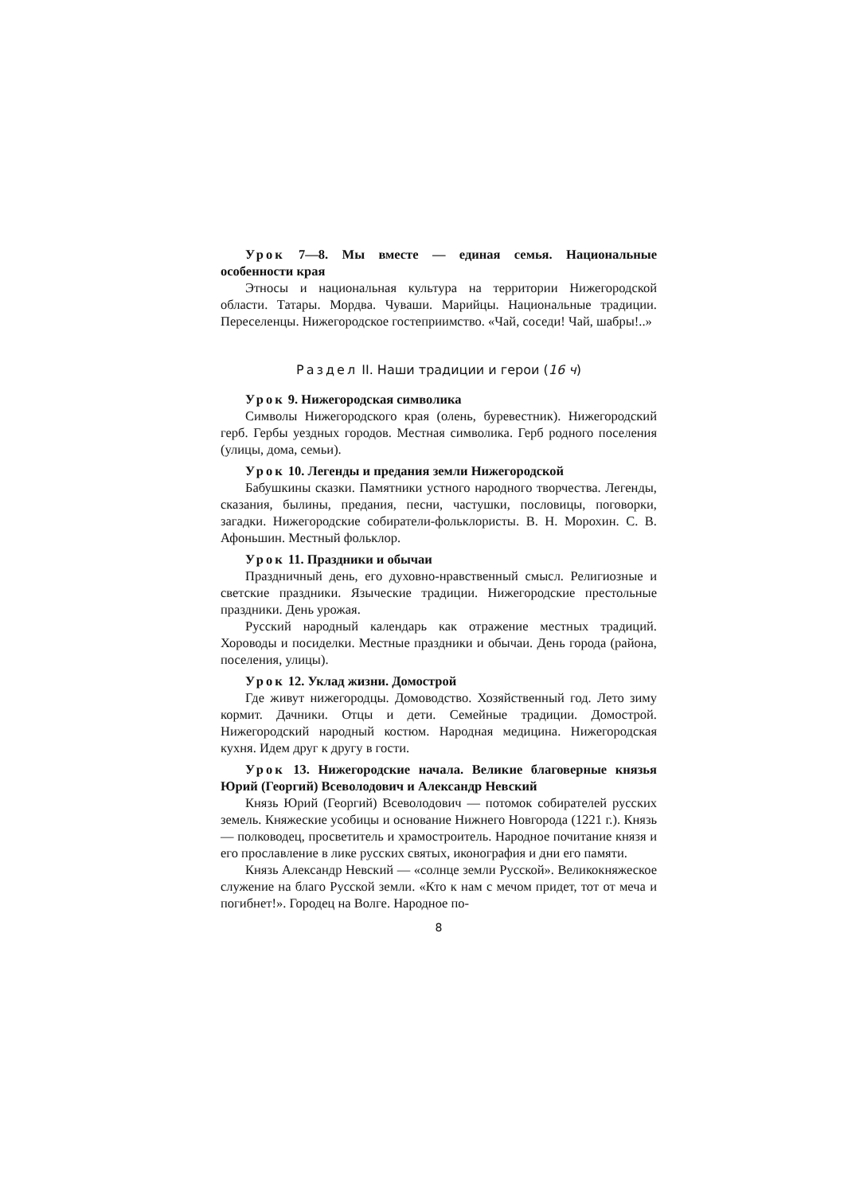Урок 7—8. Мы вместе — единая семья. Национальные особенности края
Этносы и национальная культура на территории Нижегородской области. Татары. Мордва. Чуваши. Марийцы. Национальные традиции. Переселенцы. Нижегородское гостеприимство. «Чай, соседи! Чай, шабры!..»
Раздел II. Наши традиции и герои (16 ч)
Урок 9. Нижегородская символика
Символы Нижегородского края (олень, буревестник). Нижегородский герб. Гербы уездных городов. Местная символика. Герб родного поселения (улицы, дома, семьи).
Урок 10. Легенды и предания земли Нижегородской
Бабушкины сказки. Памятники устного народного творчества. Легенды, сказания, былины, предания, песни, частушки, пословицы, поговорки, загадки. Нижегородские собиратели-фольклористы. В. Н. Морохин. С. В. Афоньшин. Местный фольклор.
Урок 11. Праздники и обычаи
Праздничный день, его духовно-нравственный смысл. Религиозные и светские праздники. Языческие традиции. Нижегородские престольные праздники. День урожая.
Русский народный календарь как отражение местных традиций. Хороводы и посиделки. Местные праздники и обычаи. День города (района, поселения, улицы).
Урок 12. Уклад жизни. Домострой
Где живут нижегородцы. Домоводство. Хозяйственный год. Лето зиму кормит. Дачники. Отцы и дети. Семейные традиции. Домострой. Нижегородский народный костюм. Народная медицина. Нижегородская кухня. Идем друг к другу в гости.
Урок 13. Нижегородские начала. Великие благоверные князья Юрий (Георгий) Всеволодович и Александр Невский
Князь Юрий (Георгий) Всеволодович — потомок собирателей русских земель. Княжеские усобицы и основание Нижнего Новгорода (1221 г.). Князь — полководец, просветитель и храмостроитель. Народное почитание князя и его прославление в лике русских святых, иконография и дни его памяти.
Князь Александр Невский — «солнце земли Русской». Великокняжеское служение на благо Русской земли. «Кто к нам с мечом придет, тот от меча и погибнет!». Городец на Волге. Народное по-
8